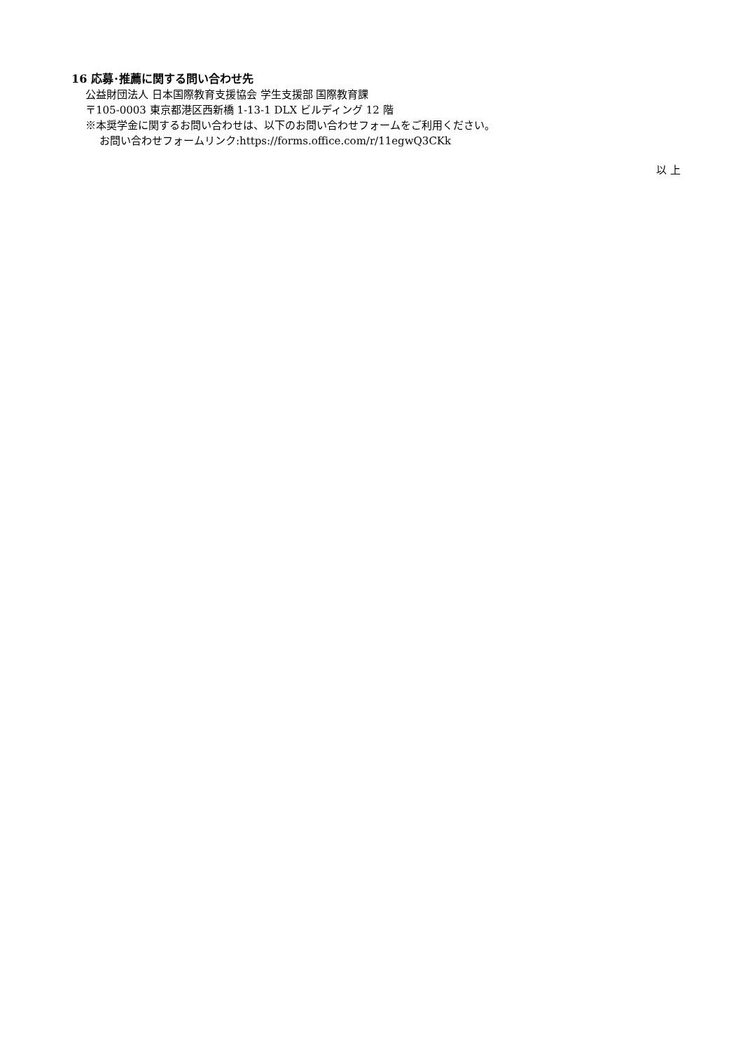16 応募･推薦に関する問い合わせ先
公益財団法人 日本国際教育支援協会 学生支援部 国際教育課
〒105-0003 東京都港区西新橋 1-13-1 DLX ビルディング 12 階
※本奨学金に関するお問い合わせは、以下のお問い合わせフォームをご利用ください。
お問い合わせフォームリンク:https://forms.office.com/r/11egwQ3CKk
以 上